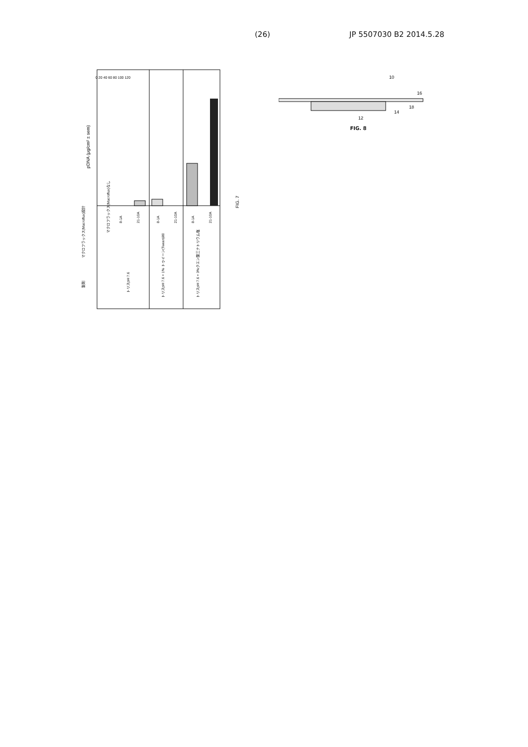(26) JP 5507030 B2 2014.5.28
pDNA (μg/cm² ± sem)
FIG. 7
マクロフラックス(Macroflux)設計
製剤
マクロフラックス(Macroflux)なし
8-1A
21-10A
8-1A
21-10A
8-1A
21-10A
トリスpH 7.6
トリスpH 7.6 + 1% トゥイーン(Tween)80
トリスpH 7.6 + 3%クエン酸三ナトリウム塩
0 20 40 60 80 100 120
10
16
18
14
12
FIG. 8